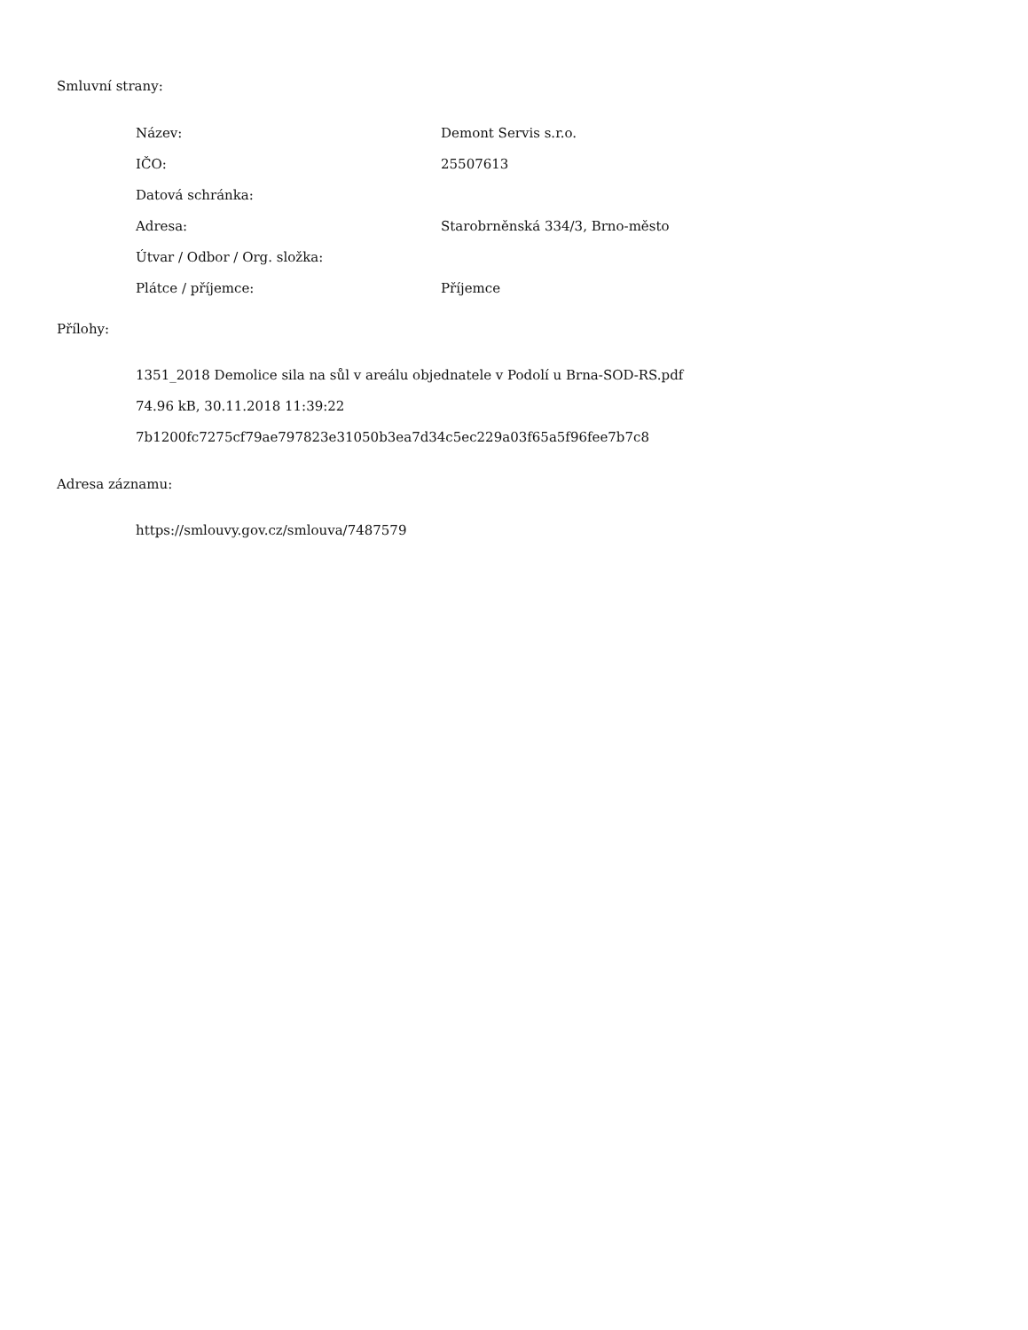Smluvní strany:
| Název: | Demont Servis s.r.o. |
| IČO: | 25507613 |
| Datová schránka: | |
| Adresa: | Starobrněnská 334/3, Brno-město |
| Útvar / Odbor / Org. složka: | |
| Plátce / příjemce: | Příjemce |
Přílohy:
1351_2018 Demolice sila na sůl v areálu objednatele v Podolí u Brna-SOD-RS.pdf
74.96 kB, 30.11.2018 11:39:22
7b1200fc7275cf79ae797823e31050b3ea7d34c5ec229a03f65a5f96fee7b7c8
Adresa záznamu:
https://smlouvy.gov.cz/smlouva/7487579